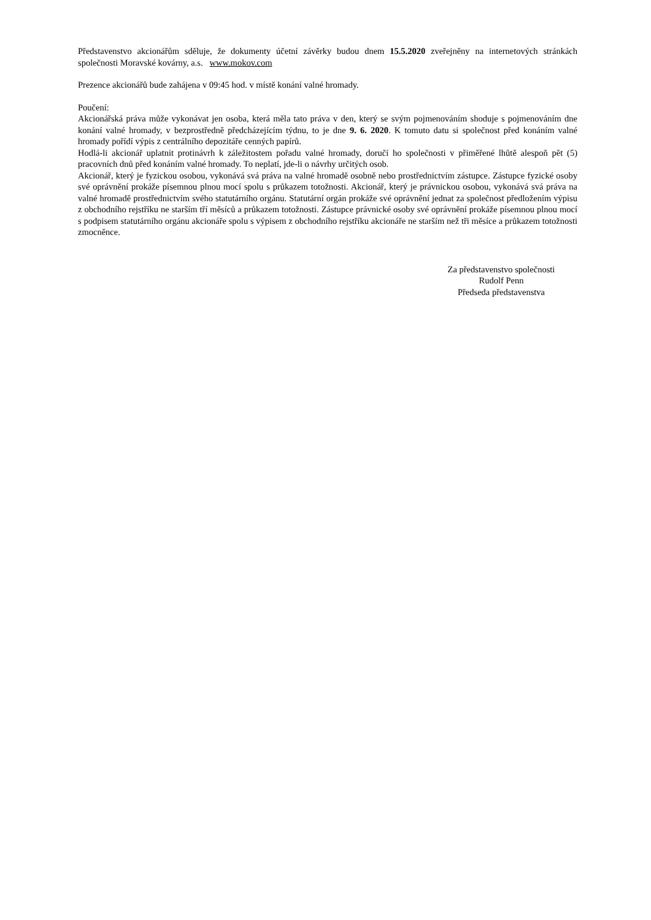Představenstvo akcionářům sděluje, že dokumenty účetní závěrky budou dnem 15.5.2020 zveřejněny na internetových stránkách společnosti Moravské kovárny, a.s. www.mokov.com
Prezence akcionářů bude zahájena v 09:45 hod. v místě konání valné hromady.
Poučení:
Akcionářská práva může vykonávat jen osoba, která měla tato práva v den, který se svým pojmenováním shoduje s pojmenováním dne konání valné hromady, v bezprostředně předcházejícím týdnu, to je dne 9. 6. 2020. K tomuto datu si společnost před konáním valné hromady pořídí výpis z centrálního depozitáře cenných papírů.
Hodlá-li akcionář uplatnit protinávrh k záležitostem pořadu valné hromady, doručí ho společnosti v přiměřené lhůtě alespoň pět (5) pracovních dnů před konáním valné hromady. To neplatí, jde-li o návrhy určitých osob.
Akcionář, který je fyzickou osobou, vykonává svá práva na valné hromadě osobně nebo prostřednictvím zástupce. Zástupce fyzické osoby své oprávnění prokáže písemnou plnou mocí spolu s průkazem totožnosti. Akcionář, který je právnickou osobou, vykonává svá práva na valné hromadě prostřednictvím svého statutárního orgánu. Statutární orgán prokáže své oprávnění jednat za společnost předložením výpisu z obchodního rejstříku ne starším tří měsíců a průkazem totožnosti. Zástupce právnické osoby své oprávnění prokáže písemnou plnou mocí s podpisem statutárního orgánu akcionáře spolu s výpisem z obchodního rejstříku akcionáře ne starším než tři měsíce a průkazem totožnosti zmocněnce.
Za představenstvo společnosti
Rudolf Penn
Předseda představenstva